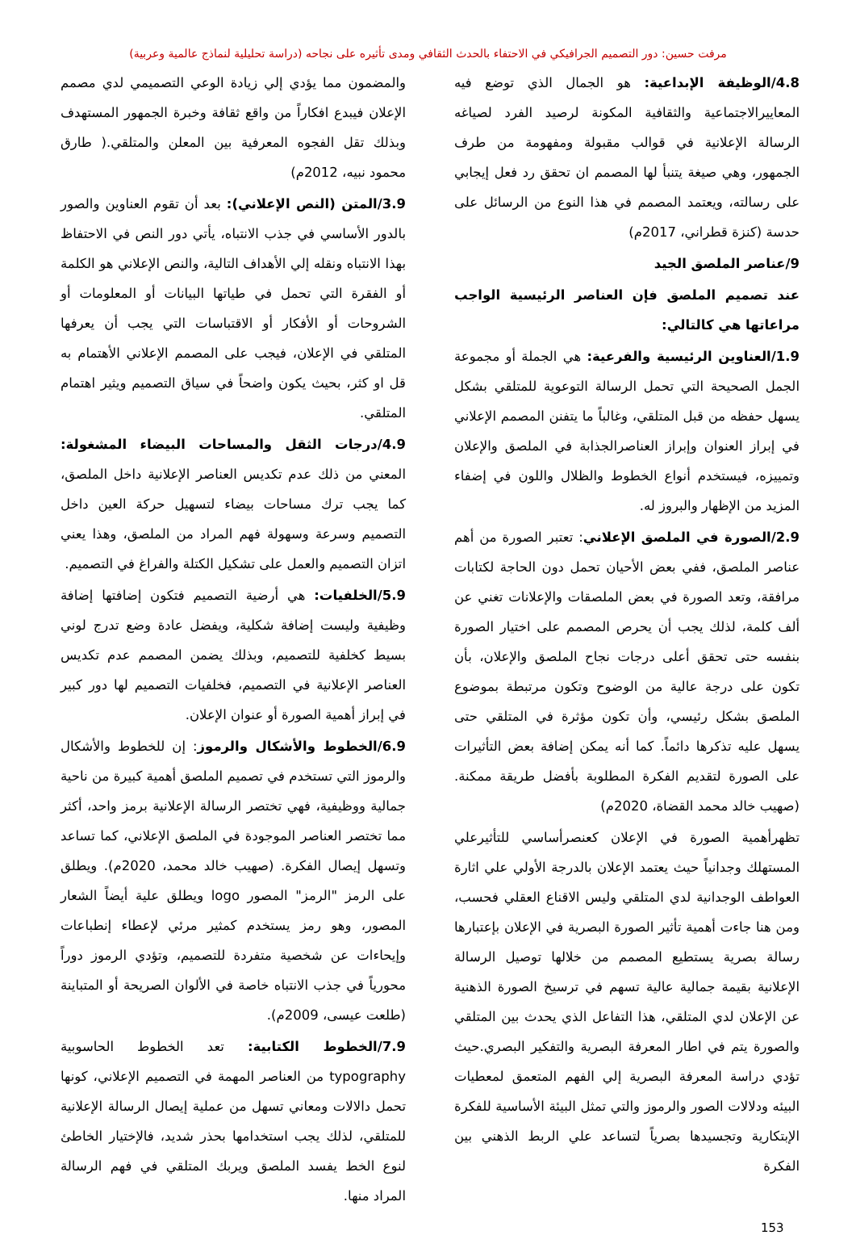مرفت حسين: دور التصميم الجرافيكي في الاحتفاء بالحدث الثقافي ومدى تأثيره على نجاحه (دراسة تحليلية لنماذج عالمية وعربية)
4.8/الوظيفة الإبداعية: هو الجمال الذي توضع فيه المعاييرالاجتماعية والثقافية المكونة لرصيد الفرد لصياغه الرسالة الإعلانية في قوالب مقبولة ومفهومة من طرف الجمهور، وهي صيغة يتنبأ لها المصمم ان تحقق رد فعل إيجابي على رسالته، ويعتمد المصمم في هذا النوع من الرسائل على حدسة (كنزة قطراني، 2017م)
9/عناصر الملصق الجيد
عند تصميم الملصق فإن العناصر الرئيسية الواجب مراعاتها هي كالتالي:
1.9/العناوين الرئيسية والفرعية: هي الجملة أو مجموعة الجمل الصحيحة التي تحمل الرسالة التوعوية للمتلقي بشكل يسهل حفظه من قبل المتلقي، وغالباً ما يتفنن المصمم الإعلاني في إبراز العنوان وإبراز العناصرالجذابة في الملصق والإعلان وتمييزه، فيستخدم أنواع الخطوط والظلال واللون في إضفاء المزيد من الإظهار والبروز له.
2.9/الصورة في الملصق الإعلاني: تعتبر الصورة من أهم عناصر الملصق، ففي بعض الأحيان تحمل دون الحاجة لكتابات مرافقة، وتعد الصورة في بعض الملصقات والإعلانات تغني عن ألف كلمة، لذلك يجب أن يحرص المصمم على اختيار الصورة بنفسه حتى تحقق أعلى درجات نجاح الملصق والإعلان، بأن تكون على درجة عالية من الوضوح وتكون مرتبطة بموضوع الملصق بشكل رئيسي، وأن تكون مؤثرة في المتلقي حتى يسهل عليه تذكرها دائماً. كما أنه يمكن إضافة بعض التأثيرات على الصورة لتقديم الفكرة المطلوبة بأفضل طريقة ممكنة. (صهيب خالد محمد القضاة، 2020م)
تظهرأهمية الصورة في الإعلان كعنصرأساسي للتأثيرعلي المستهلك وجدانياً حيث يعتمد الإعلان بالدرجة الأولي علي اثارة العواطف الوجدانية لدي المتلقي وليس الاقناع العقلي فحسب، ومن هنا جاءت أهمية تأثير الصورة البصرية في الإعلان بإعتبارها رسالة بصرية يستطيع المصمم من خلالها توصيل الرسالة الإعلانية بقيمة جمالية عالية تسهم في ترسيخ الصورة الذهنية عن الإعلان لدي المتلقي، هذا التفاعل الذي يحدث بين المتلقي والصورة يتم في اطار المعرفة البصرية والتفكير البصري.حيث تؤدي دراسة المعرفة البصرية إلي الفهم المتعمق لمعطيات البيئه ودلالات الصور والرموز والتي تمثل البيئة الأساسية للفكرة الإبتكارية وتجسيدها بصرياً لتساعد علي الربط الذهني بين الفكرة
والمضمون مما يؤدي إلي زيادة الوعي التصميمي لدي مصمم الإعلان فيبدع افكاراً من واقع ثقافة وخبرة الجمهور المستهدف وبذلك تقل الفجوه المعرفية بين المعلن والمتلقي.( طارق محمود نبيه، 2012م)
3.9/المتن (النص الإعلاني): بعد أن تقوم العناوين والصور بالدور الأساسي في جذب الانتباه، يأتي دور النص في الاحتفاظ بهذا الانتباه ونقله إلي الأهداف التالية، والنص الإعلاني هو الكلمة أو الفقرة التي تحمل في طياتها البيانات أو المعلومات أو الشروحات أو الأفكار أو الاقتباسات التي يجب أن يعرفها المتلقي في الإعلان، فيجب على المصمم الإعلاني الأهتمام به قل او كثر، بحيث يكون واضحاً في سياق التصميم ويثير اهتمام المتلقي.
4.9/درجات الثقل والمساحات البيضاء المشغولة: المعني من ذلك عدم تكديس العناصر الإعلانية داخل الملصق، كما يجب ترك مساحات بيضاء لتسهيل حركة العين داخل التصميم وسرعة وسهولة فهم المراد من الملصق، وهذا يعني اتزان التصميم والعمل على تشكيل الكتلة والفراغ في التصميم.
5.9/الخلفيات: هي أرضية التصميم فتكون إضافتها إضافة وظيفية وليست إضافة شكلية، ويفضل عادة وضع تدرج لوني بسيط كخلفية للتصميم، وبذلك يضمن المصمم عدم تكديس العناصر الإعلانية في التصميم، فخلفيات التصميم لها دور كبير في إبراز أهمية الصورة أو عنوان الإعلان.
6.9/الخطوط والأشكال والرموز: إن للخطوط والأشكال والرموز التي تستخدم في تصميم الملصق أهمية كبيرة من ناحية جمالية ووظيفية، فهي تختصر الرسالة الإعلانية برمز واحد، أكثر مما تختصر العناصر الموجودة في الملصق الإعلاني، كما تساعد وتسهل إيصال الفكرة. (صهيب خالد محمد، 2020م). ويطلق على الرمز "الرمز" المصور logo ويطلق علية أيضاً الشعار المصور، وهو رمز يستخدم كمثير مرئي لإعطاء إنطباعات وإيحاءات عن شخصية متفردة للتصميم، وتؤدي الرموز دوراً محورياً في جذب الانتباه خاصة في الألوان الصريحة أو المتباينة (طلعت عيسى، 2009م).
7.9/الخطوط الكتابية: تعد الخطوط الحاسوبية typography من العناصر المهمة في التصميم الإعلاني، كونها تحمل دالالات ومعاني تسهل من عملية إيصال الرسالة الإعلانية للمتلقي، لذلك يجب استخدامها بحذر شديد، فالإختيار الخاطئ لنوع الخط يفسد الملصق ويربك المتلقي في فهم الرسالة المراد منها.
153